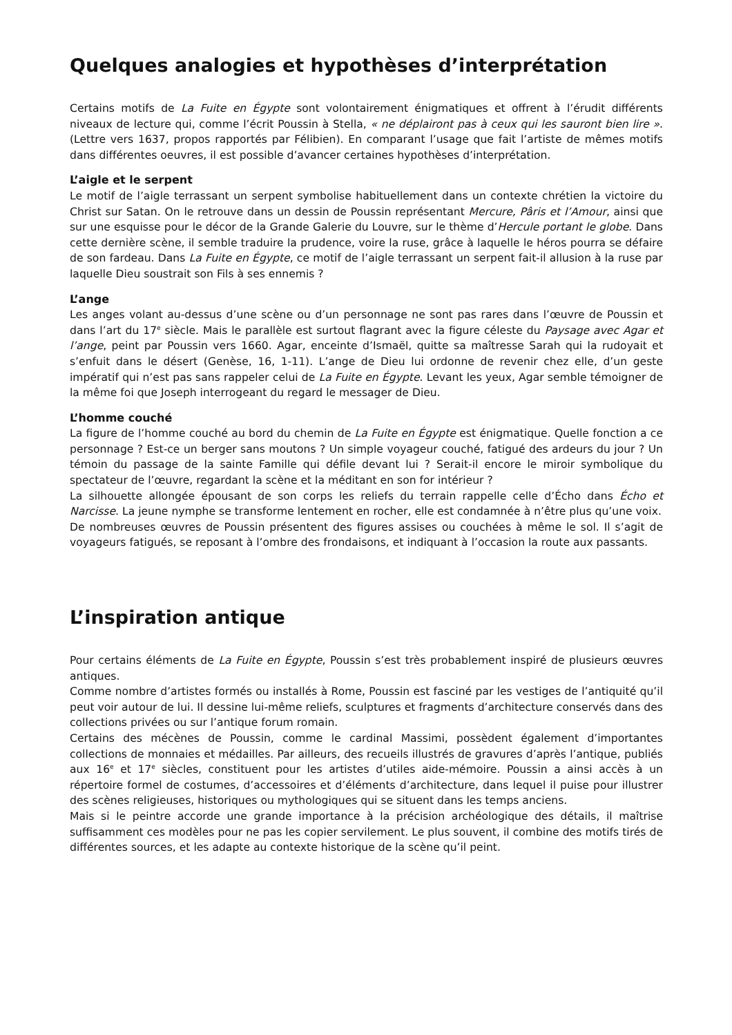Quelques analogies et hypothèses d’interprétation
Certains motifs de La Fuite en Égypte sont volontairement énigmatiques et offrent à l’érudit différents niveaux de lecture qui, comme l’écrit Poussin à Stella, « ne déplairont pas à ceux qui les sauront bien lire ». (Lettre vers 1637, propos rapportés par Félibien). En comparant l’usage que fait l’artiste de mêmes motifs dans différentes oeuvres, il est possible d’avancer certaines hypothèses d’interprétation.
L’aigle et le serpent
Le motif de l’aigle terrassant un serpent symbolise habituellement dans un contexte chrétien la victoire du Christ sur Satan. On le retrouve dans un dessin de Poussin représentant Mercure, Pâris et l’Amour, ainsi que sur une esquisse pour le décor de la Grande Galerie du Louvre, sur le thème d’Hercule portant le globe. Dans cette dernière scène, il semble traduire la prudence, voire la ruse, grâce à laquelle le héros pourra se défaire de son fardeau. Dans La Fuite en Égypte, ce motif de l’aigle terrassant un serpent fait-il allusion à la ruse par laquelle Dieu soustrait son Fils à ses ennemis ?
L’ange
Les anges volant au-dessus d’une scène ou d’un personnage ne sont pas rares dans l’œuvre de Poussin et dans l’art du 17<sup>e</sup> siècle. Mais le parallèle est surtout flagrant avec la figure céleste du Paysage avec Agar et l’ange, peint par Poussin vers 1660. Agar, enceinte d’Ismaël, quitte sa maîtresse Sarah qui la rudoyait et s’enfuit dans le désert (Genèse, 16, 1-11). L’ange de Dieu lui ordonne de revenir chez elle, d’un geste impératif qui n’est pas sans rappeler celui de La Fuite en Égypte. Levant les yeux, Agar semble témoigner de la même foi que Joseph interrogeant du regard le messager de Dieu.
L’homme couché
La figure de l’homme couché au bord du chemin de La Fuite en Égypte est énigmatique. Quelle fonction a ce personnage ? Est-ce un berger sans moutons ? Un simple voyageur couché, fatigué des ardeurs du jour ? Un témoin du passage de la sainte Famille qui défile devant lui ? Serait-il encore le miroir symbolique du spectateur de l’œuvre, regardant la scène et la méditant en son for intérieur ?
La silhouette allongée épousant de son corps les reliefs du terrain rappelle celle d’Écho dans Écho et Narcisse. La jeune nymphe se transforme lentement en rocher, elle est condamnée à n’être plus qu’une voix.
De nombreuses œuvres de Poussin présentent des figures assises ou couchées à même le sol. Il s’agit de voyageurs fatigués, se reposant à l’ombre des frondaisons, et indiquant à l’occasion la route aux passants.
L’inspiration antique
Pour certains éléments de La Fuite en Égypte, Poussin s’est très probablement inspiré de plusieurs œuvres antiques.
Comme nombre d’artistes formés ou installés à Rome, Poussin est fasciné par les vestiges de l’antiquité qu’il peut voir autour de lui. Il dessine lui-même reliefs, sculptures et fragments d’architecture conservés dans des collections privées ou sur l’antique forum romain.
Certains des mécènes de Poussin, comme le cardinal Massimi, possèdent également d’importantes collections de monnaies et médailles. Par ailleurs, des recueils illustrés de gravures d’après l’antique, publiés aux 16<sup>e</sup> et 17<sup>e</sup> siècles, constituent pour les artistes d’utiles aide-mémoire. Poussin a ainsi accès à un répertoire formel de costumes, d’accessoires et d’éléments d’architecture, dans lequel il puise pour illustrer des scènes religieuses, historiques ou mythologiques qui se situent dans les temps anciens.
Mais si le peintre accorde une grande importance à la précision archéologique des détails, il maîtrise suffisamment ces modèles pour ne pas les copier servilement. Le plus souvent, il combine des motifs tirés de différentes sources, et les adapte au contexte historique de la scène qu’il peint.